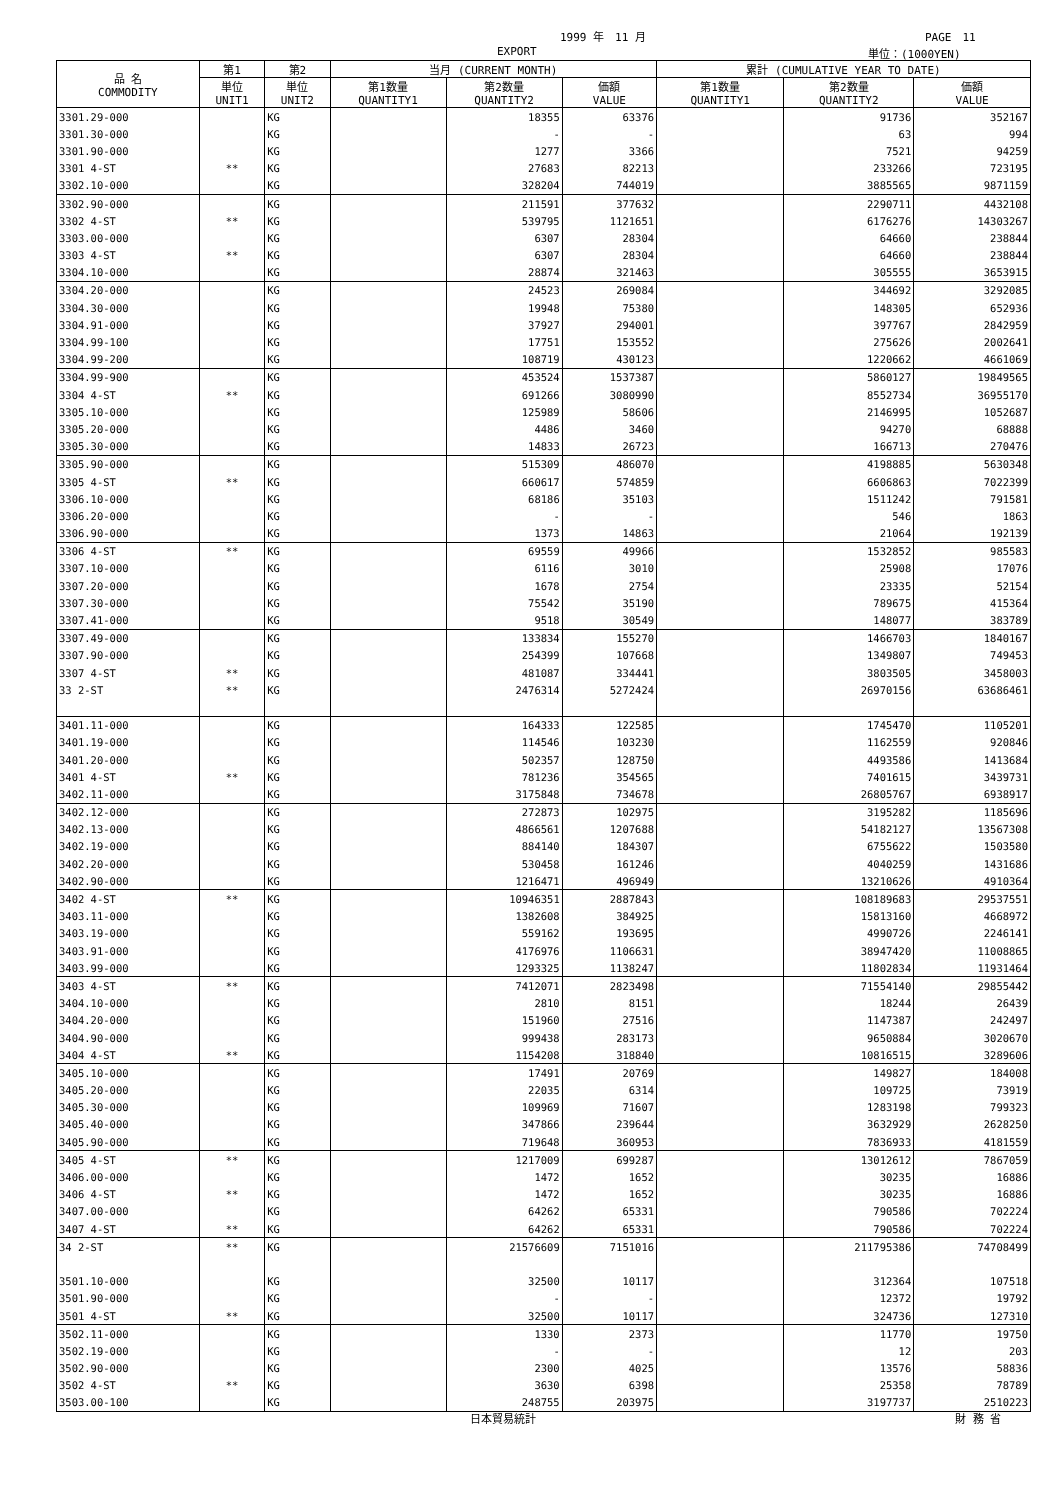1999 年　11 月 PAGE　11
EXPORT 単位：(1000YEN)
| 品 名 COMMODITY | 第1 | 第2 | 当月 (CURRENT MONTH) | | | 累計 (CUMULATIVE YEAR TO DATE) | | |
| --- | --- | --- | --- | --- | --- | --- | --- | --- |
| | 単位 UNIT1 | 単位 UNIT2 | 第1数量 QUANTITY1 | 第2数量 QUANTITY2 | 価額 VALUE | 第1数量 QUANTITY1 | 第2数量 QUANTITY2 | 価額 VALUE |
| 3301.29-000 | | KG | | 18355 | 63376 | | 91736 | 352167 |
| 3301.30-000 | | KG | | - | - | | 63 | 994 |
| 3301.90-000 | | KG | | 1277 | 3366 | | 7521 | 94259 |
| 3301 4-ST | ** | KG | | 27683 | 82213 | | 233266 | 723195 |
| 3302.10-000 | | KG | | 328204 | 744019 | | 3885565 | 9871159 |
| 3302.90-000 | | KG | | 211591 | 377632 | | 2290711 | 4432108 |
| 3302 4-ST | ** | KG | | 539795 | 1121651 | | 6176276 | 14303267 |
| 3303.00-000 | | KG | | 6307 | 28304 | | 64660 | 238844 |
| 3303 4-ST | ** | KG | | 6307 | 28304 | | 64660 | 238844 |
| 3304.10-000 | | KG | | 28874 | 321463 | | 305555 | 3653915 |
| 3304.20-000 | | KG | | 24523 | 269084 | | 344692 | 3292085 |
| 3304.30-000 | | KG | | 19948 | 75380 | | 148305 | 652936 |
| 3304.91-000 | | KG | | 37927 | 294001 | | 397767 | 2842959 |
| 3304.99-100 | | KG | | 17751 | 153552 | | 275626 | 2002641 |
| 3304.99-200 | | KG | | 108719 | 430123 | | 1220662 | 4661069 |
| 3304.99-900 | | KG | | 453524 | 1537387 | | 5860127 | 19849565 |
| 3304 4-ST | ** | KG | | 691266 | 3080990 | | 8552734 | 36955170 |
| 3305.10-000 | | KG | | 125989 | 58606 | | 2146995 | 1052687 |
| 3305.20-000 | | KG | | 4486 | 3460 | | 94270 | 68888 |
| 3305.30-000 | | KG | | 14833 | 26723 | | 166713 | 270476 |
| 3305.90-000 | | KG | | 515309 | 486070 | | 4198885 | 5630348 |
| 3305 4-ST | ** | KG | | 660617 | 574859 | | 6606863 | 7022399 |
| 3306.10-000 | | KG | | 68186 | 35103 | | 1511242 | 791581 |
| 3306.20-000 | | KG | | - | - | | 546 | 1863 |
| 3306.90-000 | | KG | | 1373 | 14863 | | 21064 | 192139 |
| 3306 4-ST | ** | KG | | 69559 | 49966 | | 1532852 | 985583 |
| 3307.10-000 | | KG | | 6116 | 3010 | | 25908 | 17076 |
| 3307.20-000 | | KG | | 1678 | 2754 | | 23335 | 52154 |
| 3307.30-000 | | KG | | 75542 | 35190 | | 789675 | 415364 |
| 3307.41-000 | | KG | | 9518 | 30549 | | 148077 | 383789 |
| 3307.49-000 | | KG | | 133834 | 155270 | | 1466703 | 1840167 |
| 3307.90-000 | | KG | | 254399 | 107668 | | 1349807 | 749453 |
| 3307 4-ST | ** | KG | | 481087 | 334441 | | 3803505 | 3458003 |
| 33 2-ST | ** | KG | | 2476314 | 5272424 | | 26970156 | 63686461 |
| 3401.11-000 | | KG | | 164333 | 122585 | | 1745470 | 1105201 |
| 3401.19-000 | | KG | | 114546 | 103230 | | 1162559 | 920846 |
| 3401.20-000 | | KG | | 502357 | 128750 | | 4493586 | 1413684 |
| 3401 4-ST | ** | KG | | 781236 | 354565 | | 7401615 | 3439731 |
| 3402.11-000 | | KG | | 3175848 | 734678 | | 26805767 | 6938917 |
| 3402.12-000 | | KG | | 272873 | 102975 | | 3195282 | 1185696 |
| 3402.13-000 | | KG | | 4866561 | 1207688 | | 54182127 | 13567308 |
| 3402.19-000 | | KG | | 884140 | 184307 | | 6755622 | 1503580 |
| 3402.20-000 | | KG | | 530458 | 161246 | | 4040259 | 1431686 |
| 3402.90-000 | | KG | | 1216471 | 496949 | | 13210626 | 4910364 |
| 3402 4-ST | ** | KG | | 10946351 | 2887843 | | 108189683 | 29537551 |
| 3403.11-000 | | KG | | 1382608 | 384925 | | 15813160 | 4668972 |
| 3403.19-000 | | KG | | 559162 | 193695 | | 4990726 | 2246141 |
| 3403.91-000 | | KG | | 4176976 | 1106631 | | 38947420 | 11008865 |
| 3403.99-000 | | KG | | 1293325 | 1138247 | | 11802834 | 11931464 |
| 3403 4-ST | ** | KG | | 7412071 | 2823498 | | 71554140 | 29855442 |
| 3404.10-000 | | KG | | 2810 | 8151 | | 18244 | 26439 |
| 3404.20-000 | | KG | | 151960 | 27516 | | 1147387 | 242497 |
| 3404.90-000 | | KG | | 999438 | 283173 | | 9650884 | 3020670 |
| 3404 4-ST | ** | KG | | 1154208 | 318840 | | 10816515 | 3289606 |
| 3405.10-000 | | KG | | 17491 | 20769 | | 149827 | 184008 |
| 3405.20-000 | | KG | | 22035 | 6314 | | 109725 | 73919 |
| 3405.30-000 | | KG | | 109969 | 71607 | | 1283198 | 799323 |
| 3405.40-000 | | KG | | 347866 | 239644 | | 3632929 | 2628250 |
| 3405.90-000 | | KG | | 719648 | 360953 | | 7836933 | 4181559 |
| 3405 4-ST | ** | KG | | 1217009 | 699287 | | 13012612 | 7867059 |
| 3406.00-000 | | KG | | 1472 | 1652 | | 30235 | 16886 |
| 3406 4-ST | ** | KG | | 1472 | 1652 | | 30235 | 16886 |
| 3407.00-000 | | KG | | 64262 | 65331 | | 790586 | 702224 |
| 3407 4-ST | ** | KG | | 64262 | 65331 | | 790586 | 702224 |
| 34 2-ST | ** | KG | | 21576609 | 7151016 | | 211795386 | 74708499 |
| 3501.10-000 | | KG | | 32500 | 10117 | | 312364 | 107518 |
| 3501.90-000 | | KG | | - | - | | 12372 | 19792 |
| 3501 4-ST | ** | KG | | 32500 | 10117 | | 324736 | 127310 |
| 3502.11-000 | | KG | | 1330 | 2373 | | 11770 | 19750 |
| 3502.19-000 | | KG | | - | - | | 12 | 203 |
| 3502.90-000 | | KG | | 2300 | 4025 | | 13576 | 58836 |
| 3502 4-ST | ** | KG | | 3630 | 6398 | | 25358 | 78789 |
| 3503.00-100 | | KG | | 248755 | 203975 | | 3197737 | 2510223 |
日本貿易統計 財 務 省